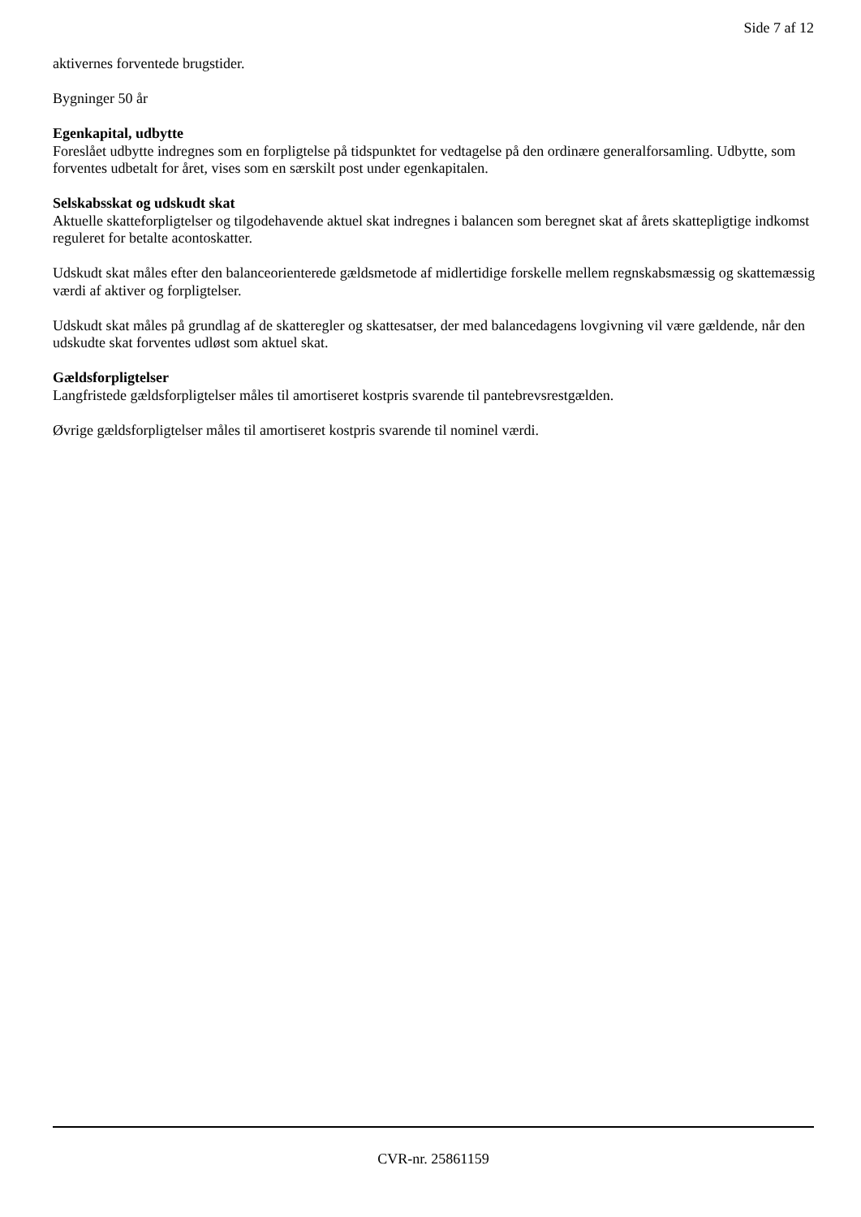Side 7 af 12
aktivernes forventede brugstider.
Bygninger 50 år
Egenkapital, udbytte
Foreslået udbytte indregnes som en forpligtelse på tidspunktet for vedtagelse på den ordinære generalforsamling. Udbytte, som forventes udbetalt for året, vises som en særskilt post under egenkapitalen.
Selskabsskat og udskudt skat
Aktuelle skatteforpligtelser og tilgodehavende aktuel skat indregnes i balancen som beregnet skat af årets skattepligtige indkomst reguleret for betalte acontoskatter.
Udskudt skat måles efter den balanceorienterede gældsmetode af midlertidige forskelle mellem regnskabsmæssig og skattemæssig værdi af aktiver og forpligtelser.
Udskudt skat måles på grundlag af de skatteregler og skattesatser, der med balancedagens lovgivning vil være gældende, når den udskudte skat forventes udløst som aktuel skat.
Gældsforpligtelser
Langfristede gældsforpligtelser måles til amortiseret kostpris svarende til pantebrevsrestgælden.
Øvrige gældsforpligtelser måles til amortiseret kostpris svarende til nominel værdi.
CVR-nr. 25861159